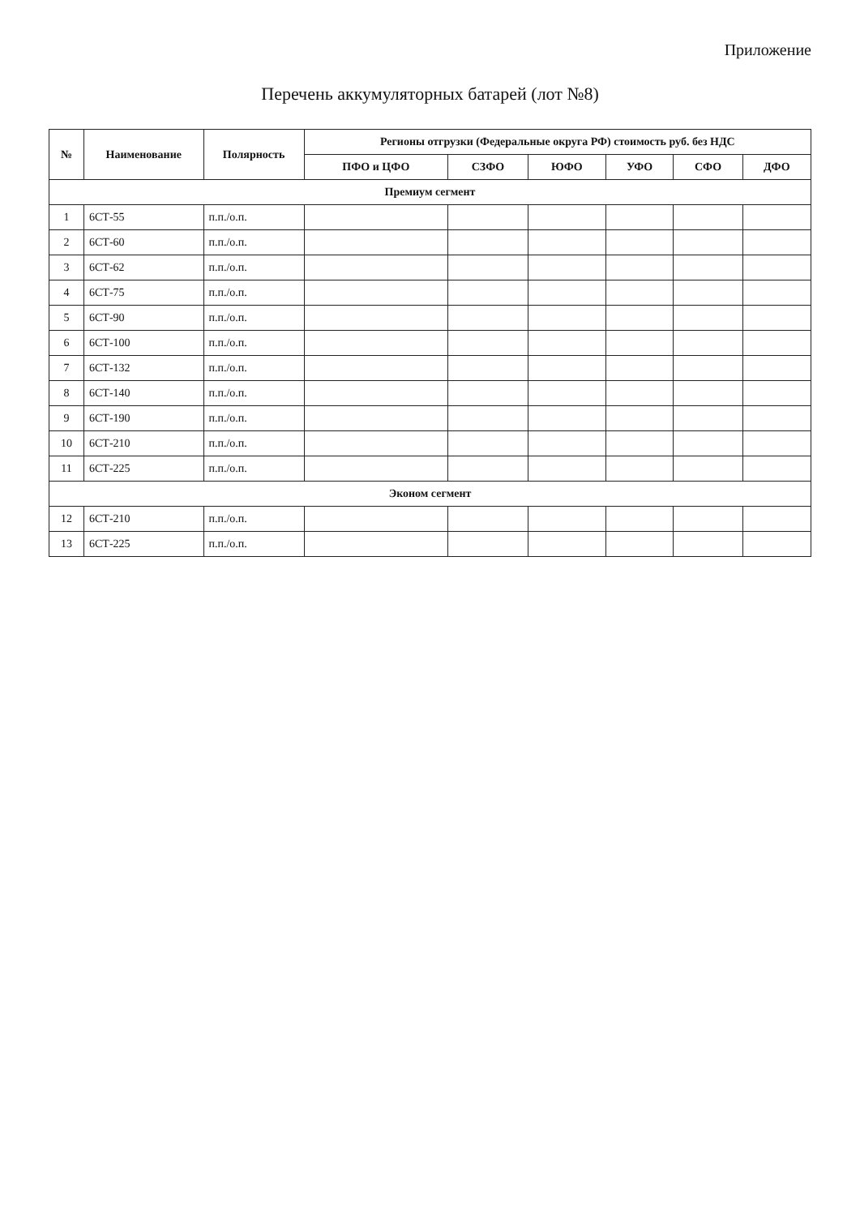Приложение
Перечень аккумуляторных батарей (лот №8)
| № | Наименование | Полярность | Регионы отгрузки (Федеральные округа РФ) стоимость руб. без НДС | | | | | |
| --- | --- | --- | --- | --- | --- | --- | --- | --- |
| | | | ПФО и ЦФО | СЗФО | ЮФО | УФО | СФО | ДФО |
| Премиум сегмент | | | | | | | | |
| 1 | 6СТ-55 | п.п./о.п. | | | | | | |
| 2 | 6СТ-60 | п.п./о.п. | | | | | | |
| 3 | 6СТ-62 | п.п./о.п. | | | | | | |
| 4 | 6СТ-75 | п.п./о.п. | | | | | | |
| 5 | 6СТ-90 | п.п./о.п. | | | | | | |
| 6 | 6СТ-100 | п.п./о.п. | | | | | | |
| 7 | 6СТ-132 | п.п./о.п. | | | | | | |
| 8 | 6СТ-140 | п.п./о.п. | | | | | | |
| 9 | 6СТ-190 | п.п./о.п. | | | | | | |
| 10 | 6СТ-210 | п.п./о.п. | | | | | | |
| 11 | 6СТ-225 | п.п./о.п. | | | | | | |
| Эконом сегмент | | | | | | | | |
| 12 | 6СТ-210 | п.п./о.п. | | | | | | |
| 13 | 6СТ-225 | п.п./о.п. | | | | | | |